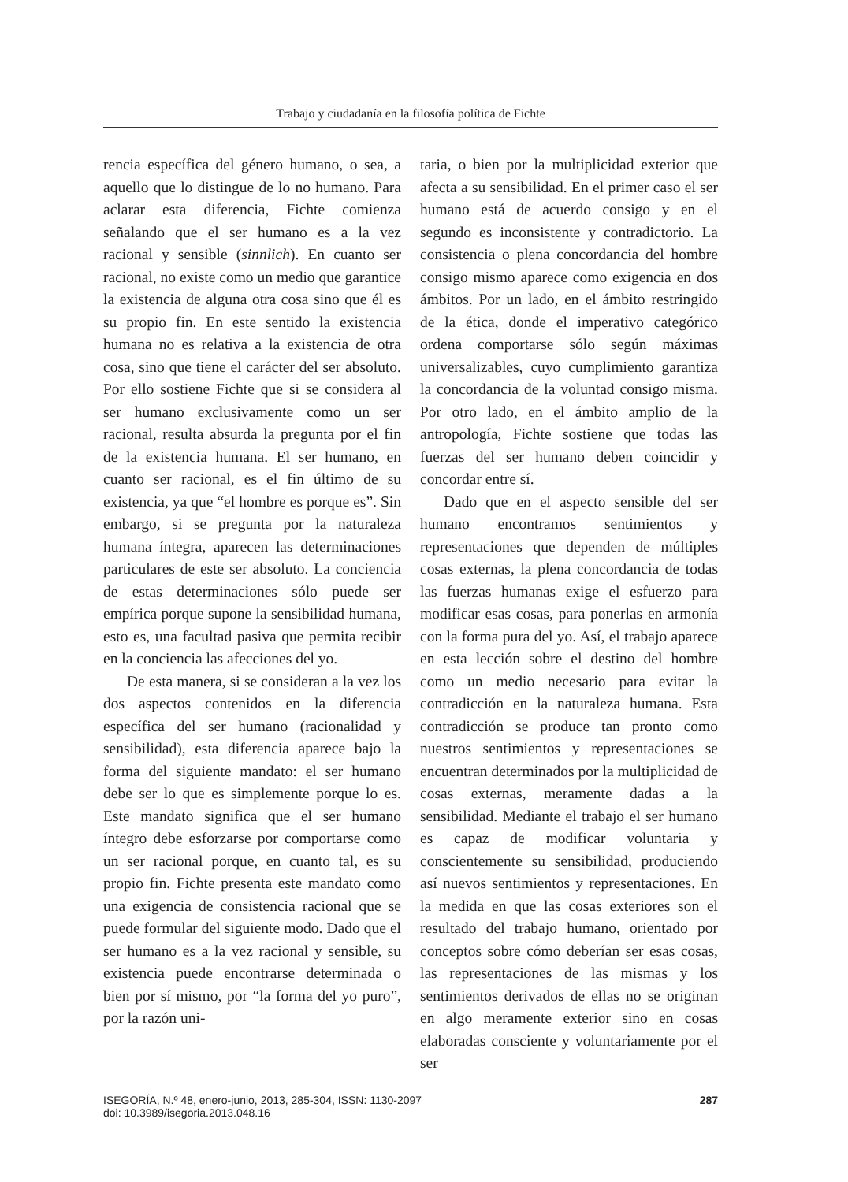Trabajo y ciudadanía en la filosofía política de Fichte
rencia específica del género humano, o sea, a aquello que lo distingue de lo no humano. Para aclarar esta diferencia, Fichte comienza señalando que el ser humano es a la vez racional y sensible (sinnlich). En cuanto ser racional, no existe como un medio que garantice la existencia de alguna otra cosa sino que él es su propio fin. En este sentido la existencia humana no es relativa a la existencia de otra cosa, sino que tiene el carácter del ser absoluto. Por ello sostiene Fichte que si se considera al ser humano exclusivamente como un ser racional, resulta absurda la pregunta por el fin de la existencia humana. El ser humano, en cuanto ser racional, es el fin último de su existencia, ya que “el hombre es porque es”. Sin embargo, si se pregunta por la naturaleza humana íntegra, aparecen las determinaciones particulares de este ser absoluto. La conciencia de estas determinaciones sólo puede ser empírica porque supone la sensibilidad humana, esto es, una facultad pasiva que permita recibir en la conciencia las afecciones del yo.
De esta manera, si se consideran a la vez los dos aspectos contenidos en la diferencia específica del ser humano (racionalidad y sensibilidad), esta diferencia aparece bajo la forma del siguiente mandato: el ser humano debe ser lo que es simplemente porque lo es. Este mandato significa que el ser humano íntegro debe esforzarse por comportarse como un ser racional porque, en cuanto tal, es su propio fin. Fichte presenta este mandato como una exigencia de consistencia racional que se puede formular del siguiente modo. Dado que el ser humano es a la vez racional y sensible, su existencia puede encontrarse determinada o bien por sí mismo, por “la forma del yo puro”, por la razón uni-
taria, o bien por la multiplicidad exterior que afecta a su sensibilidad. En el primer caso el ser humano está de acuerdo consigo y en el segundo es inconsistente y contradictorio. La consistencia o plena concordancia del hombre consigo mismo aparece como exigencia en dos ámbitos. Por un lado, en el ámbito restringido de la ética, donde el imperativo categórico ordena comportarse sólo según máximas universalizables, cuyo cumplimiento garantiza la concordancia de la voluntad consigo misma. Por otro lado, en el ámbito amplio de la antropología, Fichte sostiene que todas las fuerzas del ser humano deben coincidir y concordar entre sí.
Dado que en el aspecto sensible del ser humano encontramos sentimientos y representaciones que dependen de múltiples cosas externas, la plena concordancia de todas las fuerzas humanas exige el esfuerzo para modificar esas cosas, para ponerlas en armonía con la forma pura del yo. Así, el trabajo aparece en esta lección sobre el destino del hombre como un medio necesario para evitar la contradicción en la naturaleza humana. Esta contradicción se produce tan pronto como nuestros sentimientos y representaciones se encuentran determinados por la multiplicidad de cosas externas, meramente dadas a la sensibilidad. Mediante el trabajo el ser humano es capaz de modificar voluntaria y conscientemente su sensibilidad, produciendo así nuevos sentimientos y representaciones. En la medida en que las cosas exteriores son el resultado del trabajo humano, orientado por conceptos sobre cómo deberían ser esas cosas, las representaciones de las mismas y los sentimientos derivados de ellas no se originan en algo meramente exterior sino en cosas elaboradas consciente y voluntariamente por el ser
ISEGORÍA, N.º 48, enero-junio, 2013, 285-304, ISSN: 1130-2097
doi: 10.3989/isegoria.2013.048.16
287